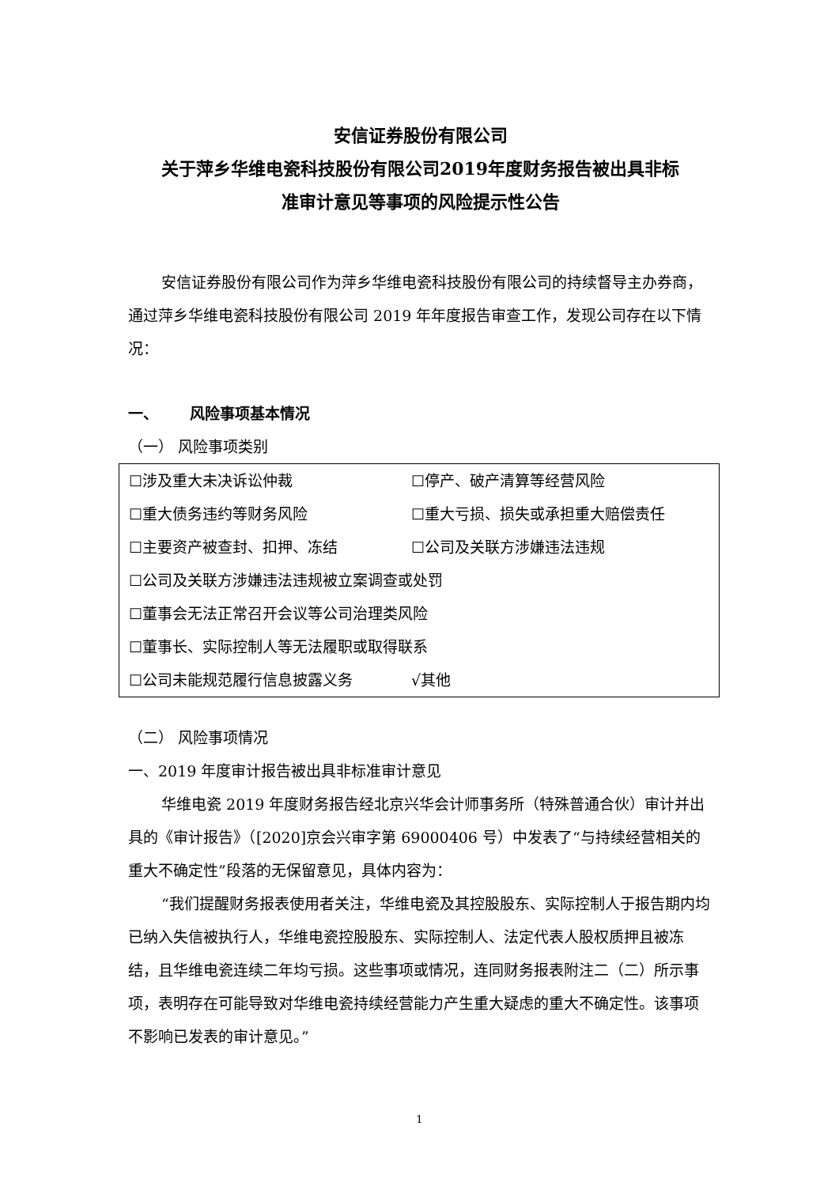安信证券股份有限公司
关于萍乡华维电瓷科技股份有限公司2019年度财务报告被出具非标
准审计意见等事项的风险提示性公告
安信证券股份有限公司作为萍乡华维电瓷科技股份有限公司的持续督导主办券商，通过萍乡华维电瓷科技股份有限公司 2019 年年度报告审查工作，发现公司存在以下情况：
一、 风险事项基本情况
（一） 风险事项类别
| ☐涉及重大未决诉讼仲裁 | ☐停产、破产清算等经营风险 |
| ☐重大债务违约等财务风险 | ☐重大亏损、损失或承担重大赔偿责任 |
| ☐主要资产被查封、扣押、冻结 | ☐公司及关联方涉嫌违法违规 |
| ☐公司及关联方涉嫌违法违规被立案调查或处罚 | |
| ☐董事会无法正常召开会议等公司治理类风险 | |
| ☐董事长、实际控制人等无法履职或取得联系 | |
| ☐公司未能规范履行信息披露义务 | √其他 |
（二） 风险事项情况
一、2019 年度审计报告被出具非标准审计意见
华维电瓷 2019 年度财务报告经北京兴华会计师事务所（特殊普通合伙）审计并出具的《审计报告》（[2020]京会兴审字第 69000406 号）中发表了“与持续经营相关的重大不确定性”段落的无保留意见，具体内容为：
“我们提醒财务报表使用者关注，华维电瓷及其控股股东、实际控制人于报告期内均已纳入失信被执行人，华维电瓷控股股东、实际控制人、法定代表人股权质押且被冻结，且华维电瓷连续二年均亏损。这些事项或情况，连同财务报表附注二（二）所示事项，表明存在可能导致对华维电瓷持续经营能力产生重大疑虑的重大不确定性。该事项不影响已发表的审计意见。”
1